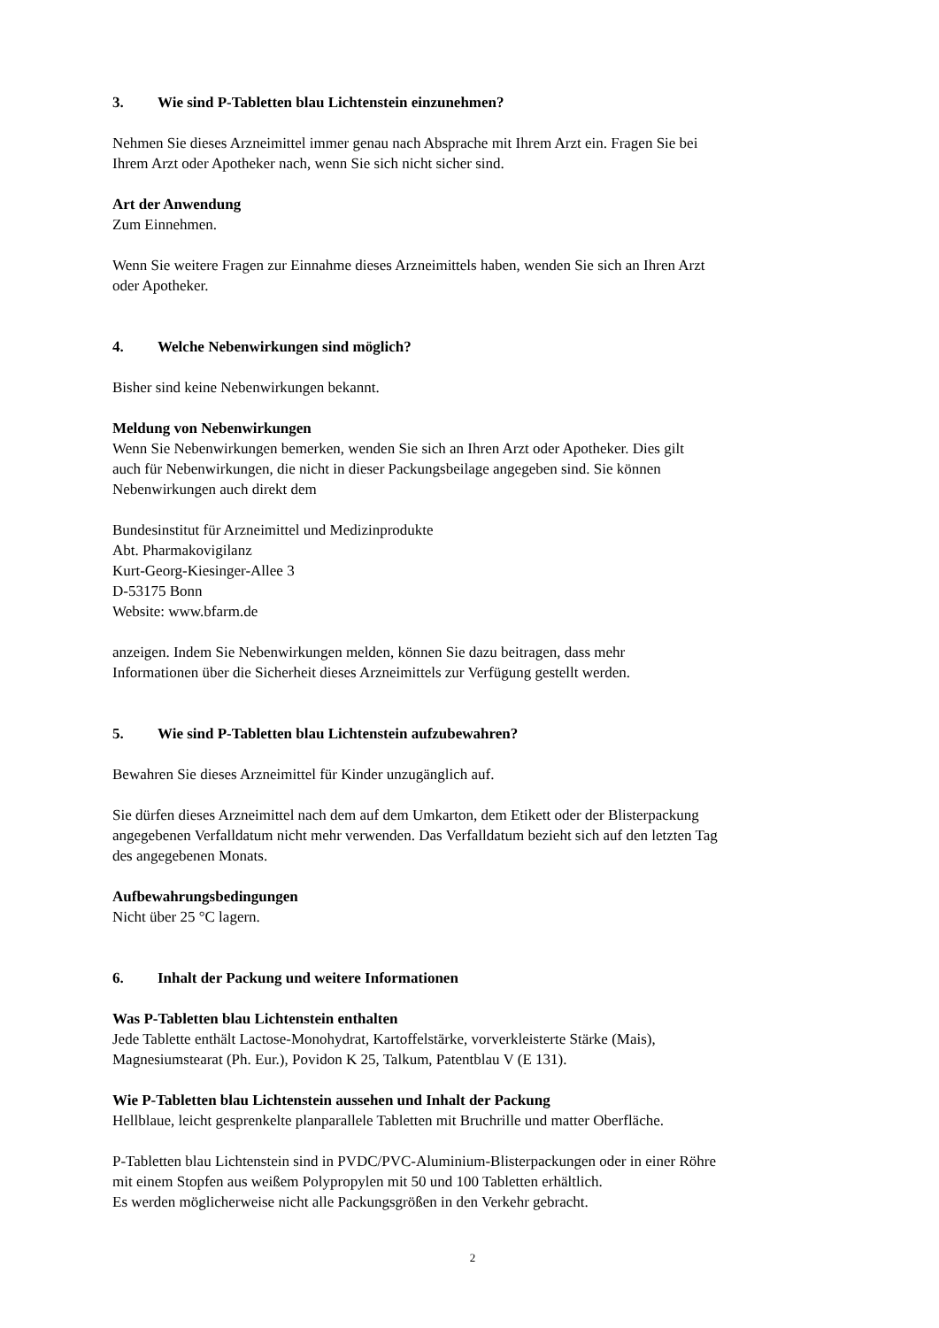3. Wie sind P-Tabletten blau Lichtenstein einzunehmen?
Nehmen Sie dieses Arzneimittel immer genau nach Absprache mit Ihrem Arzt ein. Fragen Sie bei
Ihrem Arzt oder Apotheker nach, wenn Sie sich nicht sicher sind.
Art der Anwendung
Zum Einnehmen.
Wenn Sie weitere Fragen zur Einnahme dieses Arzneimittels haben, wenden Sie sich an Ihren Arzt
oder Apotheker.
4. Welche Nebenwirkungen sind möglich?
Bisher sind keine Nebenwirkungen bekannt.
Meldung von Nebenwirkungen
Wenn Sie Nebenwirkungen bemerken, wenden Sie sich an Ihren Arzt oder Apotheker. Dies gilt
auch für Nebenwirkungen, die nicht in dieser Packungsbeilage angegeben sind. Sie können
Nebenwirkungen auch direkt dem
Bundesinstitut für Arzneimittel und Medizinprodukte
Abt. Pharmakovigilanz
Kurt-Georg-Kiesinger-Allee 3
D-53175 Bonn
Website: www.bfarm.de
anzeigen. Indem Sie Nebenwirkungen melden, können Sie dazu beitragen, dass mehr
Informationen über die Sicherheit dieses Arzneimittels zur Verfügung gestellt werden.
5. Wie sind P-Tabletten blau Lichtenstein aufzubewahren?
Bewahren Sie dieses Arzneimittel für Kinder unzugänglich auf.
Sie dürfen dieses Arzneimittel nach dem auf dem Umkarton, dem Etikett oder der Blisterpackung
angegebenen Verfalldatum nicht mehr verwenden. Das Verfalldatum bezieht sich auf den letzten Tag
des angegebenen Monats.
Aufbewahrungsbedingungen
Nicht über 25 °C lagern.
6. Inhalt der Packung und weitere Informationen
Was P-Tabletten blau Lichtenstein enthalten
Jede Tablette enthält Lactose-Monohydrat, Kartoffelstärke, vorverkleisterte Stärke (Mais),
Magnesiumstearat (Ph. Eur.), Povidon K 25, Talkum, Patentblau V (E 131).
Wie P-Tabletten blau Lichtenstein aussehen und Inhalt der Packung
Hellblaue, leicht gesprenkelte planparallele Tabletten mit Bruchrille und matter Oberfläche.
P-Tabletten blau Lichtenstein sind in PVDC/PVC-Aluminium-Blisterpackungen oder in einer Röhre
mit einem Stopfen aus weißem Polypropylen mit 50 und 100 Tabletten erhältlich.
Es werden möglicherweise nicht alle Packungsgrößen in den Verkehr gebracht.
2